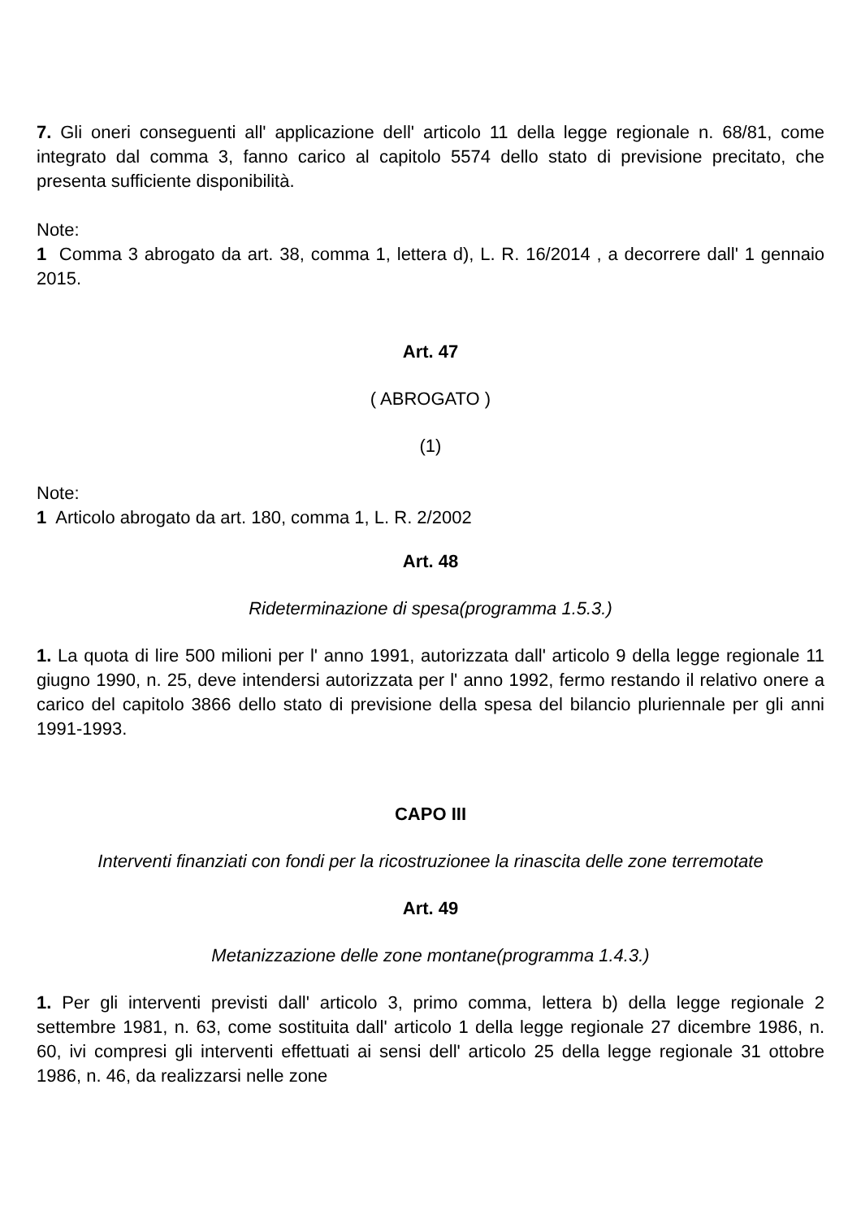7. Gli oneri conseguenti all' applicazione dell' articolo 11 della legge regionale n. 68/81, come integrato dal comma 3, fanno carico al capitolo 5574 dello stato di previsione precitato, che presenta sufficiente disponibilità.
Note:
1 Comma 3 abrogato da art. 38, comma 1, lettera d), L. R. 16/2014 , a decorrere dall' 1 gennaio 2015.
Art. 47
( ABROGATO )
(1)
Note:
1 Articolo abrogato da art. 180, comma 1, L. R. 2/2002
Art. 48
Rideterminazione di spesa(programma 1.5.3.)
1. La quota di lire 500 milioni per l' anno 1991, autorizzata dall' articolo 9 della legge regionale 11 giugno 1990, n. 25, deve intendersi autorizzata per l' anno 1992, fermo restando il relativo onere a carico del capitolo 3866 dello stato di previsione della spesa del bilancio pluriennale per gli anni 1991-1993.
CAPO III
Interventi finanziati con fondi per la ricostruzionee la rinascita delle zone terremotate
Art. 49
Metanizzazione delle zone montane(programma 1.4.3.)
1. Per gli interventi previsti dall' articolo 3, primo comma, lettera b) della legge regionale 2 settembre 1981, n. 63, come sostituita dall' articolo 1 della legge regionale 27 dicembre 1986, n. 60, ivi compresi gli interventi effettuati ai sensi dell' articolo 25 della legge regionale 31 ottobre 1986, n. 46, da realizzarsi nelle zone